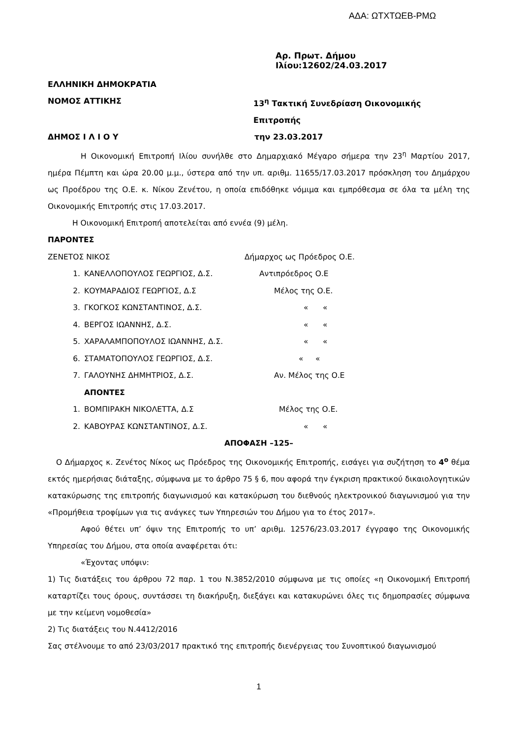ΑΔΑ: ΩΤΧΤΩΕΒ-ΡΜΩ
Αρ. Πρωτ. Δήμου Ιλίου:12602/24.03.2017
ΕΛΛΗΝΙΚΗ ΔΗΜΟΚΡΑΤΙΑ
ΝΟΜΟΣ ΑΤΤΙΚΗΣ 13<sup>η</sup> Τακτική Συνεδρίαση Οικονομικής Επιτροπής
ΔΗΜΟΣ Ι Λ Ι Ο Υ την 23.03.2017
Η Οικονομική Επιτροπή Ιλίου συνήλθε στο Δημαρχιακό Μέγαρο σήμερα την 23<sup>η</sup> Μαρτίου 2017, ημέρα Πέμπτη και ώρα 20.00 μ.μ., ύστερα από την υπ. αριθμ. 11655/17.03.2017 πρόσκληση του Δημάρχου ως Προέδρου της Ο.Ε. κ. Νίκου Ζενέτου, η οποία επιδόθηκε νόμιμα και εμπρόθεσμα σε όλα τα μέλη της Οικονομικής Επιτροπής στις 17.03.2017.
Η Οικονομική Επιτροπή αποτελείται από εννέα (9) μέλη.
ΠΑΡΟΝΤΕΣ
| ΖΕΝΕΤΟΣ ΝΙΚΟΣ | | Δήμαρχος ως Πρόεδρος Ο.Ε. |
| 1. | ΚΑΝΕΛΛΟΠΟΥΛΟΣ ΓΕΩΡΓΙΟΣ, Δ.Σ. | Αντιπρόεδρος Ο.Ε |
| 2. | ΚΟΥΜΑΡΑΔΙΟΣ ΓΕΩΡΓΙΟΣ, Δ.Σ | Μέλος της Ο.Ε. |
| 3. | ΓΚΟΓΚΟΣ ΚΩΝΣΤΑΝΤΙΝΟΣ, Δ.Σ. | « « |
| 4. | ΒΕΡΓΟΣ ΙΩΑΝΝΗΣ, Δ.Σ. | « « |
| 5. | ΧΑΡΑΛΑΜΠΟΠΟΥΛΟΣ ΙΩΑΝΝΗΣ, Δ.Σ. | « « |
| 6. | ΣΤΑΜΑΤΟΠΟΥΛΟΣ ΓΕΩΡΓΙΟΣ, Δ.Σ. | « « |
| 7. | ΓΑΛΟΥΝΗΣ ΔΗΜΗΤΡΙΟΣ, Δ.Σ. | Αν. Μέλος της Ο.Ε |
| | ΑΠΟΝΤΕΣ | |
| 1. | ΒΟΜΠΙΡΑΚΗ ΝΙΚΟΛΕΤΤΑ, Δ.Σ | Μέλος της Ο.Ε. |
| 2. | ΚΑΒΟΥΡΑΣ ΚΩΝΣΤΑΝΤΙΝΟΣ, Δ.Σ. | « « |
ΑΠΟΦΑΣΗ –125–
Ο Δήμαρχος κ. Ζενέτος Νίκος ως Πρόεδρος της Οικονομικής Επιτροπής, εισάγει για συζήτηση το 4<sup>ο</sup> θέμα εκτός ημερήσιας διάταξης, σύμφωνα με το άρθρο 75 § 6, που αφορά την έγκριση πρακτικού δικαιολογητικών κατακύρωσης της επιτροπής διαγωνισμού και κατακύρωση του διεθνούς ηλεκτρονικού διαγωνισμού για την «Προμήθεια τροφίμων για τις ανάγκες των Υπηρεσιών του Δήμου για το έτος 2017».
Αφού θέτει υπ’ όψιν της Επιτροπής το υπ’ αριθμ. 12576/23.03.2017 έγγραφο της Οικονομικής Υπηρεσίας του Δήμου, στα οποία αναφέρεται ότι:
«Έχοντας υπόψιν:
1) Τις διατάξεις του άρθρου 72 παρ. 1 του Ν.3852/2010 σύμφωνα με τις οποίες «η Οικονομική Επιτροπή καταρτίζει τους όρους, συντάσσει τη διακήρυξη, διεξάγει και κατακυρώνει όλες τις δημοπρασίες σύμφωνα με την κείμενη νομοθεσία»
2) Τις διατάξεις του Ν.4412/2016
Σας στέλνουμε το από 23/03/2017 πρακτικό της επιτροπής διενέργειας του Συνοπτικού διαγωνισμού
1